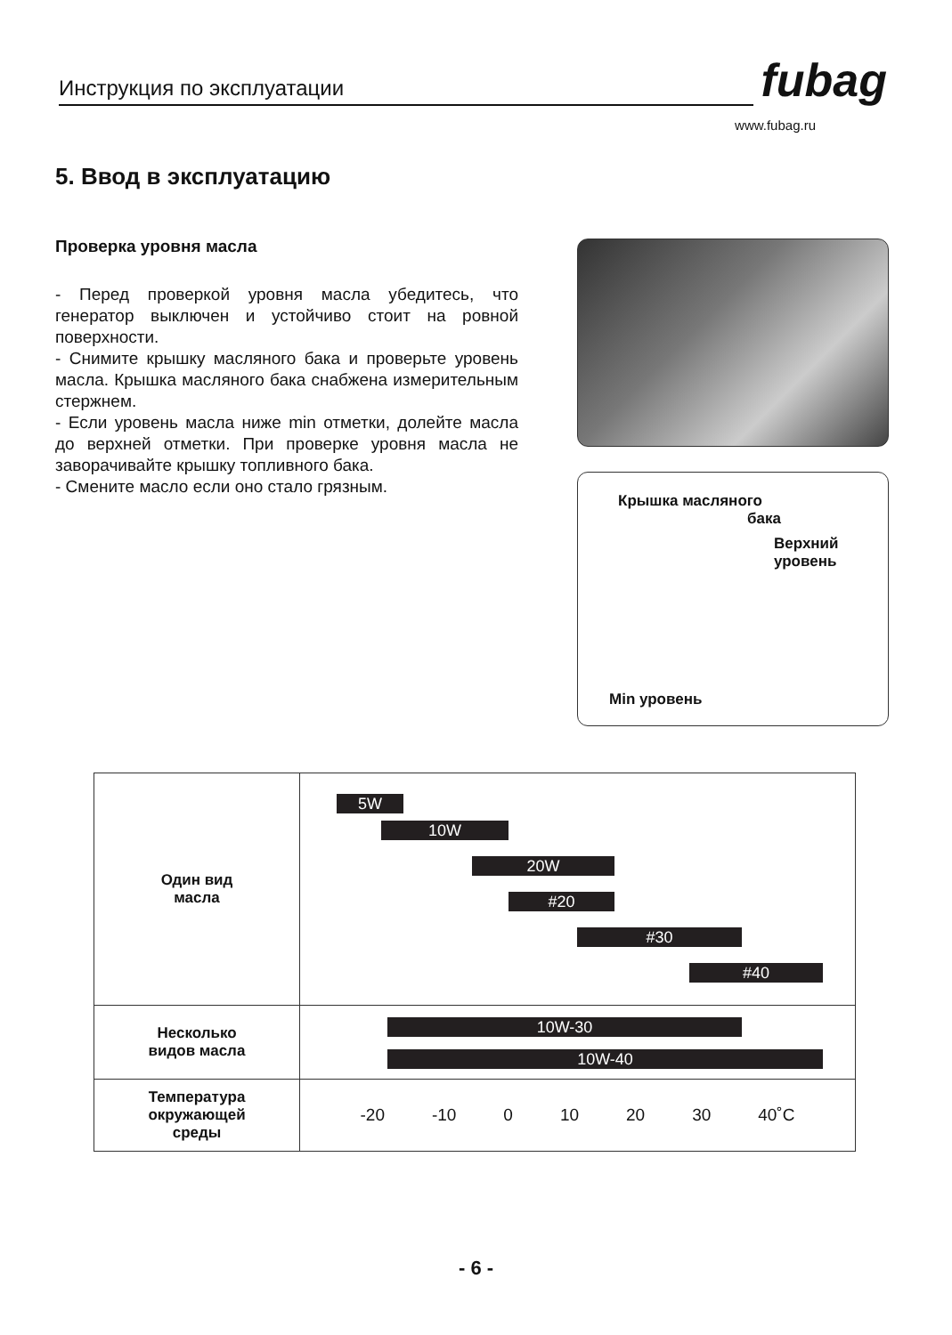Инструкция по эксплуатации
fubag
www.fubag.ru
5. Ввод в эксплуатацию
Проверка уровня масла
- Перед проверкой уровня масла убедитесь, что генератор выключен и устойчиво стоит на ровной поверхности.
- Снимите крышку масляного бака и проверьте уровень масла. Крышка масляного бака снабжена измерительным стержнем.
- Если уровень масла ниже min отметки, долейте масла до верхней отметки. При проверке уровня масла не заворачивайте крышку топливного бака.
- Смените масло если оно стало грязным.
Крышка масляного
бака
Верхний
уровень
Min уровень
| Один вид масла | 5W 10W 20W #20 #30 #40 |
| Несколько видов масла | 10W-30 10W-40 |
| Температура окружающей среды | -20 -10 0 10 20 30 40˚С |
- 6 -